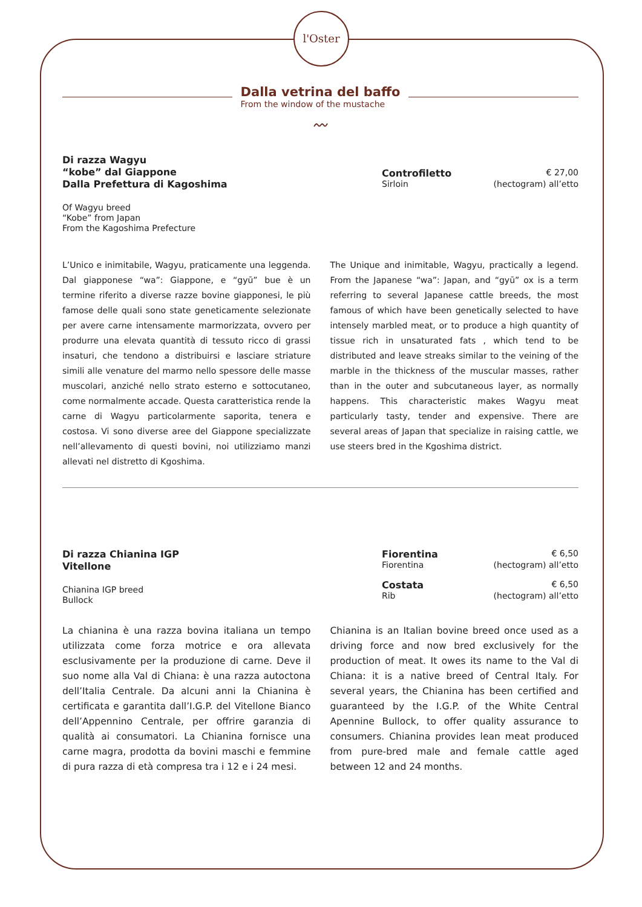l'Oster
Dalla vetrina del baffo
From the window of the mustache
〰
Di razza Wagyu
“kobe” dal Giappone
Dalla Prefettura di Kagoshima
Of Wagyu breed
“Kobe” from Japan
From the Kagoshima Prefecture
Controfiletto € 27,00
Sirloin (hectogram) all’etto
L’Unico e inimitabile, Wagyu, praticamente una leggenda. Dal giapponese “wa”: Giappone, e “gyū” bue è un termine riferito a diverse razze bovine giapponesi, le più famose delle quali sono state geneticamente selezionate per avere carne intensamente marmorizzata, ovvero per produrre una elevata quantità di tessuto ricco di grassi insaturi, che tendono a distribuirsi e lasciare striature simili alle venature del marmo nello spessore delle masse muscolari, anziché nello strato esterno e sottocutaneo, come normalmente accade. Questa caratteristica rende la carne di Wagyu particolarmente saporita, tenera e costosa. Vi sono diverse aree del Giappone specializzate nell’allevamento di questi bovini, noi utilizziamo manzi allevati nel distretto di Kgoshima.
The Unique and inimitable, Wagyu, practically a legend. From the Japanese “wa”: Japan, and “gyū” ox is a term referring to several Japanese cattle breeds, the most famous of which have been genetically selected to have intensely marbled meat, or to produce a high quantity of tissue rich in unsaturated fats , which tend to be distributed and leave streaks similar to the veining of the marble in the thickness of the muscular masses, rather than in the outer and subcutaneous layer, as normally happens. This characteristic makes Wagyu meat particularly tasty, tender and expensive. There are several areas of Japan that specialize in raising cattle, we use steers bred in the Kgoshima district.
Di razza Chianina IGP
Vitellone
Chianina IGP breed
Bullock
Fiorentina € 6,50
Fiorentina (hectogram) all’etto
Costata € 6,50
Rib (hectogram) all’etto
La chianina è una razza bovina italiana un tempo utilizzata come forza motrice e ora allevata esclusivamente per la produzione di carne. Deve il suo nome alla Val di Chiana: è una razza autoctona dell’Italia Centrale. Da alcuni anni la Chianina è certificata e garantita dall’I.G.P. del Vitellone Bianco dell’Appennino Centrale, per offrire garanzia di qualità ai consumatori. La Chianina fornisce una carne magra, prodotta da bovini maschi e femmine di pura razza di età compresa tra i 12 e i 24 mesi.
Chianina is an Italian bovine breed once used as a driving force and now bred exclusively for the production of meat. It owes its name to the Val di Chiana: it is a native breed of Central Italy. For several years, the Chianina has been certified and guaranteed by the I.G.P. of the White Central Apennine Bullock, to offer quality assurance to consumers. Chianina provides lean meat produced from pure-bred male and female cattle aged between 12 and 24 months.